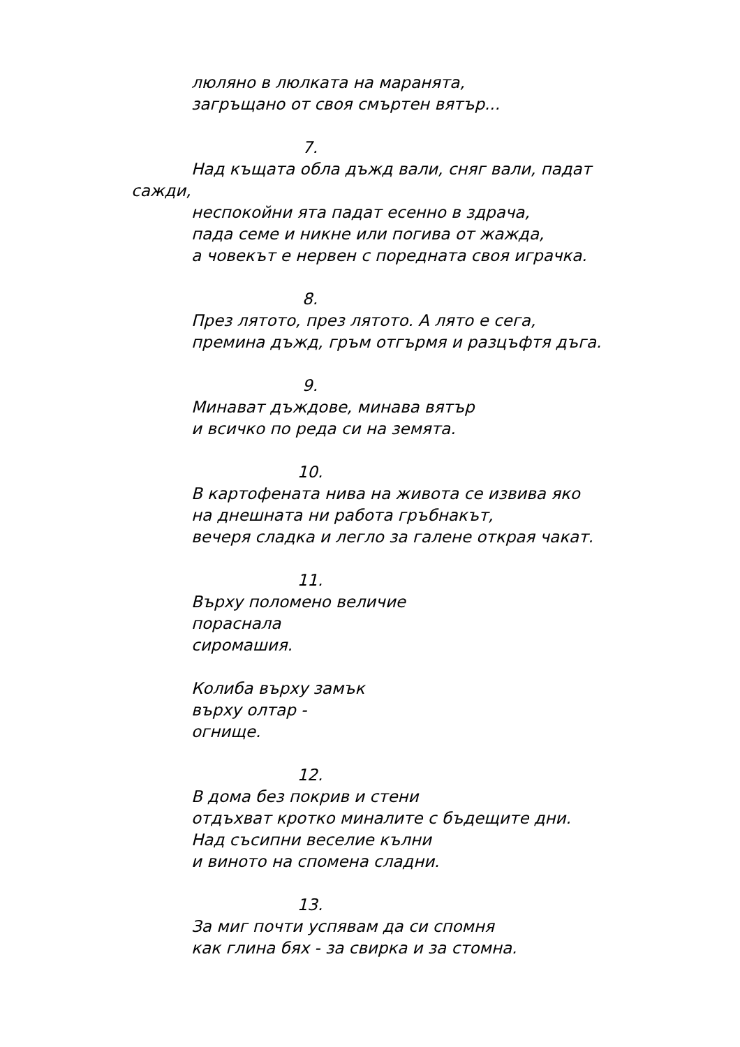люляно в люлката на маранята,
загръщано от своя смъртен вятър...
7.
Над къщата обла дъжд вали, сняг вали, падат сажди,
неспокойни ята падат есенно в здрача,
пада семе и никне или погива от жажда,
а човекът е нервен с поредната своя играчка.
8.
През лятото, през лятото. А лято е сега,
премина дъжд, гръм отгърмя и разцъфтя дъга.
9.
Минават дъждове, минава вятър
и всичко по реда си на земята.
10.
В картофената нива на живота се извива яко
на днешната ни работа гръбнакът,
вечеря сладка и легло за галене открая чакат.
11.
Върху поломено величие
пораснала
сиромашия.
Колиба върху замък
върху олтар -
огнище.
12.
В дома без покрив и стени
отдъхват кротко миналите с бъдещите дни.
Над съсипни веселие кълни
и виното на спомена сладни.
13.
За миг почти успявам да си спомня
как глина бях - за свирка и за стомна.